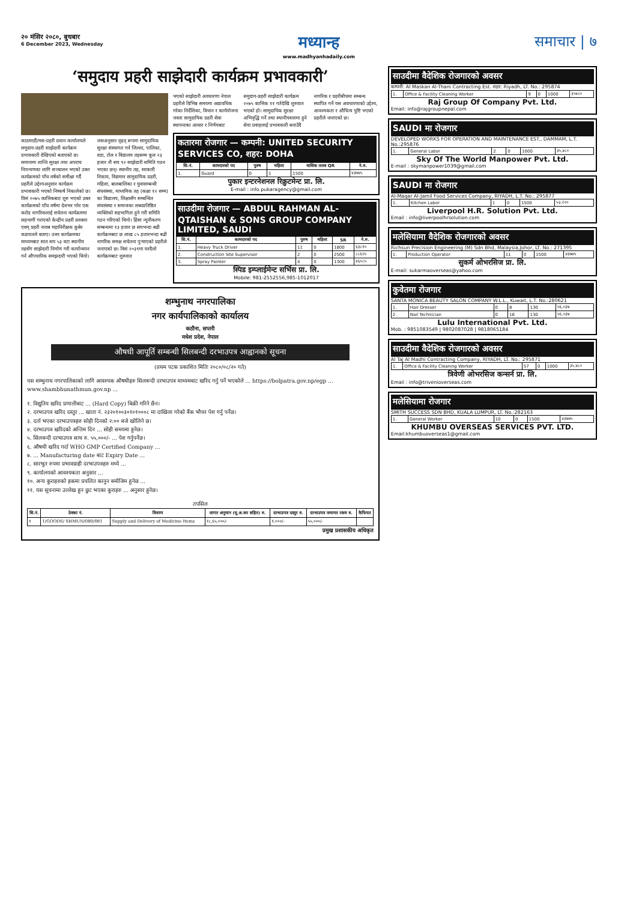२० मंसिर २०८०, बुधबार
6 December 2023, Wednesday
मध्यान्ह
www.madhyanhadaily.com
समाचार | ७
‘समुदाय प्रहरी साझेदारी कार्यक्रम प्रभावकारी’
काठमाडौं/मस-प्रहरी प्रधान कार्यालयले समुदाय-प्रहरी साझेदारी कार्यक्रम प्रभावकारी देखिएको बताएको छ। समाजमा शान्ति सुरक्षा तथा अपराध नियन्त्रणका लागि सञ्चालन भएको उक्त कार्यक्रमको पाँच वर्षको समीक्षा गर्दै प्रहरीले उद्देश्यअनुसार कार्यक्रम प्रभावकारी भएको निष्कर्ष निकालेको छ। विसं २०७५ कात्तिकबाट शुरु भएको उक्त कार्यक्रमको पाँच वर्षमा देशभर गरेर एक करोड नागरिकलाई सचेतना कार्यक्रममा सहभागी गराएको केन्द्रीय प्रहरी प्रवक्ता एवम् प्रहरी नायब महानिरीक्षक कुबेर कडायतले बताए। उत्तर कार्यक्रमका माध्यमबाट सात सय ५३ वटा स्थानीय तहसँग साझेदारी निर्माण गरी कार्यान्वयन गर्न औपचारिक समझदारी भएको थियो। जसअनुसार वृहत् रूपमा सामुदायिक सुरक्षा संस्थागत गर्न जिल्ला, पालिका, वडा, टोल र विद्यालय तहसम्म कूल २३ हजार नौ सय ९२ साझेदारी समिति गठन भएका छन्। स्थानीय तह, सरकारी निकाय, विद्यमान सामुदायिक प्रहरी, महिला, बालबालिका र युवासम्बन्धी संघसंस्था, माध्यमिक तह (कक्षा १२ सम्म) का विद्यालय, शिक्षासँग सम्बन्धित संघसंस्था र समाजका लब्धप्रतिष्ठित व्यक्तिको सहभागिता हुने गरी समिति गठन गरिएको थियो। हिंसा न्यूनीकरण सम्बन्धमा १३ हजार छ सयभन्दा बढी कार्यक्रमबाट छ लाख ८५ हजारभन्दा बढी नागरिक समक्ष सचेतना पुर्‍याएको प्रहरीले जनाएको छ। विसं २०३९मा घरदैलो कार्यक्रमबाट शुरुवात
भएको साझेदारी अवधारणा नेपाल प्रहरीले विभिन्न समयमा अद्यावधिक गरेका निर्देशिका, विधान र कार्ययोजना जस्ता सामुदायिक प्रहरी सेवा स्थापनाका आधार र निर्णयबाट समुदाय-प्रहरी साझेदारी कार्यक्रम २०७५ कात्तिक ११ गतेदेखि शुरुवात भएको हो। सामुदायिक सुरक्षा अभिवृद्धि गर्ने तथा स्थानीयस्तरमा हुने सेवा प्रवाहलाई प्रभावकारी बनाउँदै नागरिक र प्रहरीबीचमा सम्बन्ध स्थापित गर्ने यस अवधारणाको उद्देश्य, आवश्यकता र औचित्य पुष्टि भएको प्रहरीले जनाएको छ।
कतारमा रोजगार — कम्पनी: UNITED SECURITY SERVICES CO, शहर: DOHA
| सि.नं. | कामदारको पद | पुरुष | महिला | मासिक तलब QR | ने.रु. |
| --- | --- | --- | --- | --- | --- |
| 1. | Guard | 0 | 1 | 1500 | ४३७७५ |
पुकार इन्टरनेशनल रिक्रुटमेन्ट प्रा. लि.
E-mail : info.pukaragency@gmail.com
साउदीमा रोजगार — ABDUL RAHMAN AL-QTAISHAN & SONS GROUP COMPANY LIMITED, SAUDI
| सि.नं. | कामदारको पद | पुरुष | महिला | SR | ने.रु. |
| --- | --- | --- | --- | --- | --- |
| 1. | Heavy Truck Driver | 11 | 0 | 1800 | ६३८१० |
| 2. | Construction Site Supervisor | 2 | 0 | 2500 | ८८६२५ |
| 3. | Spray Painter | 4 | 0 | 1300 | ४६०८५ |
स्पिड इम्प्लाईमेन्ट सर्भिस प्रा. लि.
Mobile: 981-2552556,985-1012017
शम्भुनाथ नगरपालिका
नगर कार्यपालिकाको कार्यालय
कठौना, सप्तरी
मधेश प्रदेश, नेपाल
औषधी आपूर्ति सम्बन्धी सिलबन्दी दरभाउपत्र आह्वानको सूचना
(प्रथम पटक प्रकाशित मितिः २०८०/०८/२० गते)
यस शम्भुनाथ नगरपालिकाको लागि आवश्यक औषधीहरु सिलबन्दी दरभाउपत्र माध्यमबाट खरिद गर्नु पर्ने भएकोले ... https://bolpatra.gov.np/egp ... www.shambhunathmun.gov.np ...
१. विद्युतिय खरिद प्रणालीबाट ... (Hard Copy) बिक्री गरिने छैन।
२. दरभाउपत्र खरिद दस्तुर ... खाता नं. २३२०१००३०१०१०००८ मा दाखिला गरेको बैंक भौचर पेश गर्नु पर्नेछ।
३. दर्ता भएका दरभाउपत्रहरु सोही दिनको २:०० बजे खोलिने छ।
४. दरभाउपत्र खरिदको अन्तिम दिन ... सोही समयमा हुनेछ।
५. सिलबन्दी दरभाउपत्र साथ रु. ५५,०००/- ... पेश गर्नुपर्नेछ।
६. औषधी खरिद गर्दा WHO GMP Certified Company ...
७. ... Manufacturing date बाट Expiry Date ...
८. सारभुत रुपमा प्रभावग्राही दरभाउपत्रहरु मध्ये ...
९. कार्यालयको आवश्यकता अनुसार ...
१०. अन्य कुराहरुको हकमा प्रचलित कानुन बमोजिम हुनेछ ...
११. यस सूचनामा उल्लेख हुन छुट भएका कुराहरु ... अनुसार हुनेछ।
तपसिल
| सि.नं. | ठेक्का नं. | विवरण | लागत अनुमान (मू.अ.कर सहित) रु. | दरभाउपत्र दस्तुर रु. | दरभाउपत्र जमानत रकम रु. | कैफियत |
| --- | --- | --- | --- | --- | --- | --- |
| १ | 1/GOODS/ SHMUN/080/081 | Supply and Delivery of Medicine Items | १८,६५,०००/- | १,०००/- | ५५,०००/- | |
प्रमुख प्रशासकीय अधिकृत
साउदीमा वैदेशिक रोजगारको अवसर
कम्पनी: Al Maskan Al-Thani Contracting Est. शहर: Riyadh, LT. No.: 295874
| 1. | Office & Facility Cleaning Worker | 9 | 0 | 1000 | ३५४८० |
Raj Group Of Company Pvt. Ltd.
Email: info@rajgroupnepal.com
SAUDI मा रोजगार
DEVELOPED WORKS FOR OPERATION AND MAINTENANCE EST., DAMMAM, L.T. No.:295876
| 1. | General Labor | 2 | 0 | 1000 | ३५,४८० |
Sky Of The World Manpower Pvt. Ltd.
E-mail : skymanpower1039@gmail.com
SAUDI मा रोजगार
Al-Maqar Al-Jamil Food Services Company, RIYADH, L.T. No.: 295877
| 1. | Kitchen Labor | 1 | 0 | 1500 | ५३,२२० |
Liverpool H.R. Solution Pvt. Ltd.
Email : info@liverpoolhrsolution.com
मलेसियामा वैदेशिक रोजगारको अवसर
Richsun Precision Engineering (M) Sdn Bhd, Malaysia,Johor, LT. No.: 271395
| 1. | Production Operator | 11 | 0 | 1500 | ४३७७५ |
सुकर्म ओभरसिज प्रा. लि.
E-mail: sukarmaoverseas@yahoo.com
कुवेतमा रोजगार
SANTA MONICA BEAUTY SALON COMPANY W.L.L., Kuwait, L.T. No.:280621
| 1. | Hair Dresser | 0 | 8 | 130 | ५६,०३७ |
| 2. | Nail Technician | 0 | 16 | 130 | ५६,०३७ |
Lulu International Pvt. Ltd.
Mob. : 9851083549 | 9802087028 | 9818065184
साउदीमा वैदेशिक रोजगारको अवसर
Al Taj Al Madhi Contracting Company, RIYADH, LT. No.: 295871
| 1. | Office & Facility Cleaning Worker | 57 | 0 | 1000 | ३५,४८० |
त्रिवेणी ओभरसिज कन्सर्न प्रा. लि.
Email : info@trivenioverseas.com
मलेसियामा रोजगार
SMITH SUCCESS SDN BHD, KUALA LUMPUR, LT. No.:282163
| 1. | General Worker | 10 | 0 | 1500 | ४३७७५ |
KHUMBU OVERSEAS SERVICES PVT. LTD.
Email:khumbuoverseas1@gmail.com